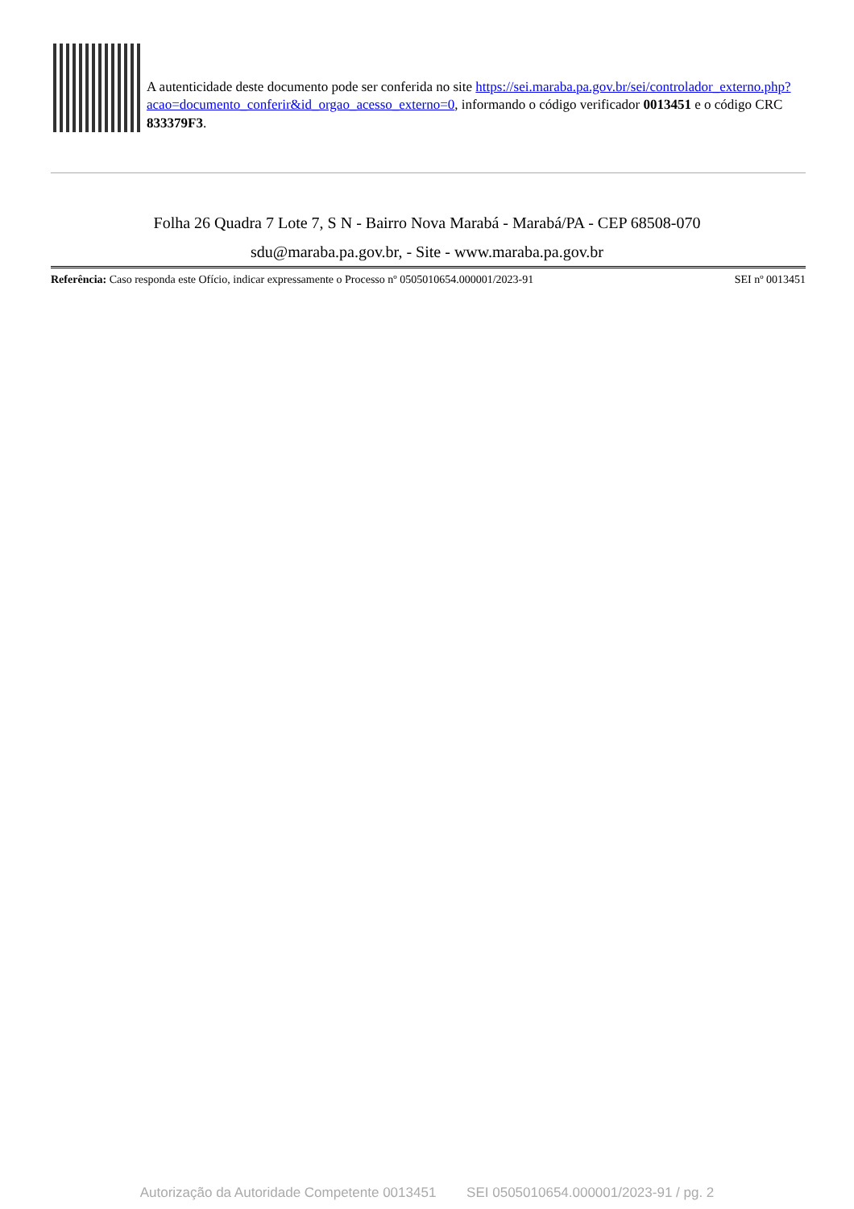A autenticidade deste documento pode ser conferida no site https://sei.maraba.pa.gov.br/sei/controlador_externo.php?
acao=documento_conferir&id_orgao_acesso_externo=0, informando o código verificador 0013451 e o código CRC 833379F3.
Folha 26 Quadra 7 Lote 7, S N - Bairro Nova Marabá - Marabá/PA - CEP 68508-070
sdu@maraba.pa.gov.br, - Site - www.maraba.pa.gov.br
Referência: Caso responda este Ofício, indicar expressamente o Processo nº 0505010654.000001/2023-91 SEI nº 0013451
Autorização da Autoridade Competente 0013451 SEI 0505010654.000001/2023-91 / pg. 2